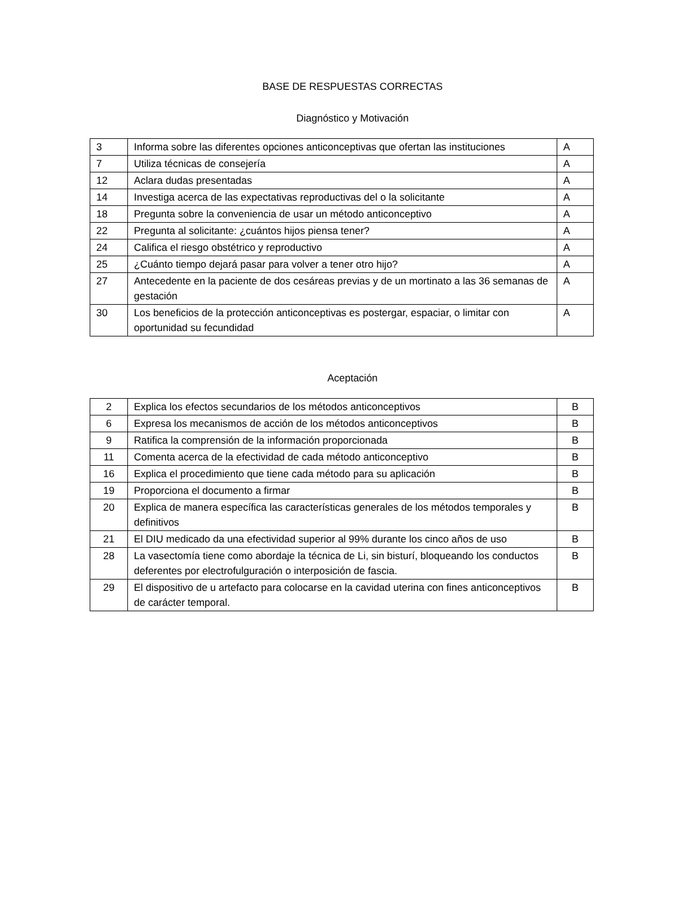BASE DE RESPUESTAS CORRECTAS
Diagnóstico y Motivación
| 3 | Informa sobre las diferentes opciones anticonceptivas que ofertan las instituciones | A |
| 7 | Utiliza técnicas de consejería | A |
| 12 | Aclara dudas presentadas | A |
| 14 | Investiga acerca de las expectativas reproductivas del o la solicitante | A |
| 18 | Pregunta sobre la conveniencia de usar un método anticonceptivo | A |
| 22 | Pregunta al solicitante: ¿cuántos hijos piensa tener? | A |
| 24 | Califica el riesgo obstétrico y reproductivo | A |
| 25 | ¿Cuánto tiempo dejará pasar para volver a tener otro hijo? | A |
| 27 | Antecedente en la paciente de dos cesáreas previas y de un mortinato a las 36 semanas de gestación | A |
| 30 | Los beneficios de la protección anticonceptivas es postergar, espaciar, o limitar con oportunidad su fecundidad | A |
Aceptación
| 2 | Explica los efectos secundarios de los métodos anticonceptivos | B |
| 6 | Expresa los mecanismos de acción de los métodos anticonceptivos | B |
| 9 | Ratifica la comprensión de la información proporcionada | B |
| 11 | Comenta acerca de la efectividad de cada método anticonceptivo | B |
| 16 | Explica el procedimiento que tiene cada método para su aplicación | B |
| 19 | Proporciona el documento a firmar | B |
| 20 | Explica de manera específica las características generales de los métodos temporales y definitivos | B |
| 21 | El DIU medicado da una efectividad superior al 99% durante los cinco años de uso | B |
| 28 | La vasectomía tiene como abordaje la técnica de Li, sin bisturí, bloqueando los conductos deferentes por electrofulguración o interposición de fascia. | B |
| 29 | El dispositivo de u artefacto para colocarse en la cavidad uterina con fines anticonceptivos de carácter temporal. | B |